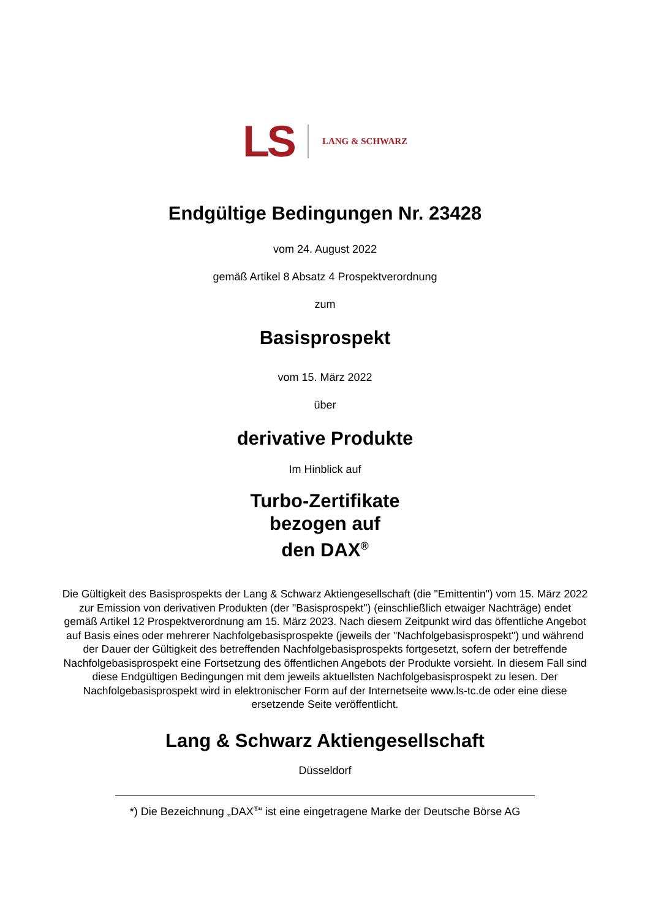LS LANG & SCHWARZ
Endgültige Bedingungen Nr. 23428
vom 24. August 2022
gemäß Artikel 8 Absatz 4 Prospektverordnung
zum
Basisprospekt
vom 15. März 2022
über
derivative Produkte
Im Hinblick auf
Turbo-Zertifikate
bezogen auf
den DAX<sup>®</sup>
Die Gültigkeit des Basisprospekts der Lang & Schwarz Aktiengesellschaft (die "Emittentin") vom 15. März 2022 zur Emission von derivativen Produkten (der "Basisprospekt") (einschließlich etwaiger Nachträge) endet gemäß Artikel 12 Prospektverordnung am 15. März 2023. Nach diesem Zeitpunkt wird das öffentliche Angebot auf Basis eines oder mehrerer Nachfolgebasisprospekte (jeweils der "Nachfolgebasisprospekt") und während der Dauer der Gültigkeit des betreffenden Nachfolgebasisprospekts fortgesetzt, sofern der betreffende Nachfolgebasisprospekt eine Fortsetzung des öffentlichen Angebots der Produkte vorsieht. In diesem Fall sind diese Endgültigen Bedingungen mit dem jeweils aktuellsten Nachfolgebasisprospekt zu lesen. Der Nachfolgebasisprospekt wird in elektronischer Form auf der Internetseite www.ls-tc.de oder eine diese ersetzende Seite veröffentlicht.
Lang & Schwarz Aktiengesellschaft
Düsseldorf
*) Die Bezeichnung „DAX<sup>®</sup>“ ist eine eingetragene Marke der Deutsche Börse AG